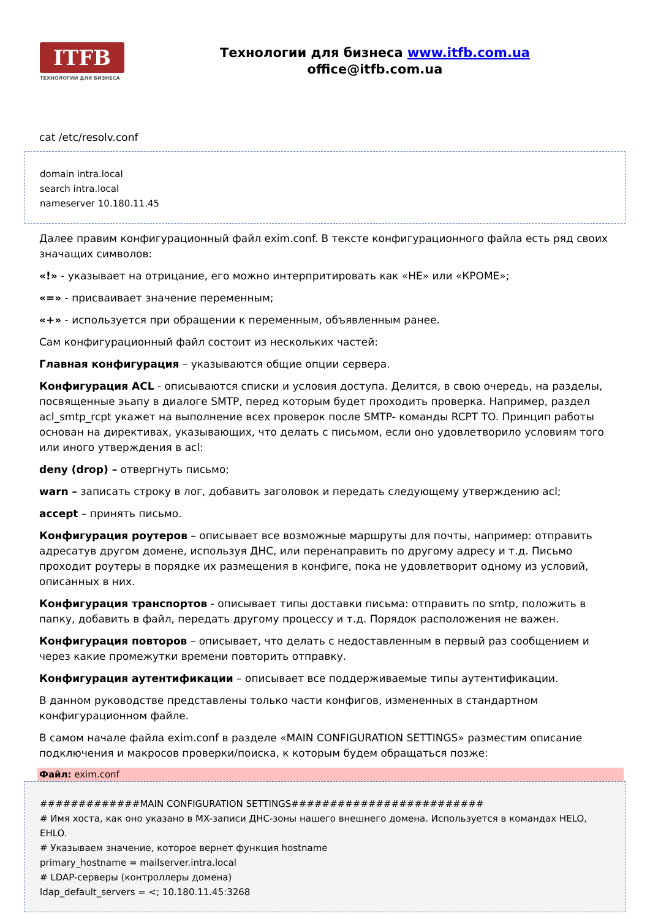ITFB
ТЕХНОЛОГИИ ДЛЯ БИЗНЕСА
Технологии для бизнеса www.itfb.com.ua
office@itfb.com.ua
cat /etc/resolv.conf
domain intra.local
search intra.local
nameserver 10.180.11.45
Далее правим конфигурационный файл exim.conf. В тексте конфигурационного файла есть ряд своих значащих символов:
«!» - указывает на отрицание, его можно интерпритировать как «НЕ» или «КРОМЕ»;
«=» - присваивает значение переменным;
«+» - используется при обращении к переменным, объявленным ранее.
Сам конфигурационный файл состоит из нескольких частей:
Главная конфигурация – указываются общие опции сервера.
Конфигурация ACL - описываются списки и условия доступа. Делится, в свою очередь, на разделы, посвященные эьапу в диалоге SMTP, перед которым будет проходить проверка. Например, раздел acl_smtp_rcpt укажет на выполнение всех проверок после SMTP- команды RCPT TO. Принцип работы основан на директивах, указывающих, что делать с письмом, если оно удовлетворило условиям того или иного утверждения в acl:
deny (drop) – отвергнуть письмо;
warn – записать строку в лог, добавить заголовок и передать следующему утверждению acl;
accept – принять письмо.
Конфигурация роутеров – описывает все возможные маршруты для почты, например: отправить адресатув другом домене, используя ДНС, или перенаправить по другому адресу и т.д. Письмо проходит роутеры в порядке их размещения в конфиге, пока не удовлетворит одному из условий, описанных в них.
Конфигурация транспортов - описывает типы доставки письма: отправить по smtp, положить в папку, добавить в файл, передать другому процессу и т.д. Порядок расположения не важен.
Конфигурация повторов – описывает, что делать с недоставленным в первый раз сообщением и через какие промежутки времени повторить отправку.
Конфигурация аутентификации – описывает все поддерживаемые типы аутентификации.
В данном руководстве представлены только части конфигов, измененных в стандартном конфигурационном файле.
В самом начале файла exim.conf в разделе «MAIN CONFIGURATION SETTINGS» разместим описание подключения и макросов проверки/поиска, к которым будем обращаться позже:
Файл: exim.conf
#############MAIN CONFIGURATION SETTINGS#########################
# Имя хоста, как оно указано в MX-записи ДНС-зоны нашего внешнего домена. Используется в командах HELO, EHLO.
# Указываем значение, которое вернет функция hostname
primary_hostname = mailserver.intra.local
# LDAP-серверы (контроллеры домена)
ldap_default_servers = <; 10.180.11.45:3268